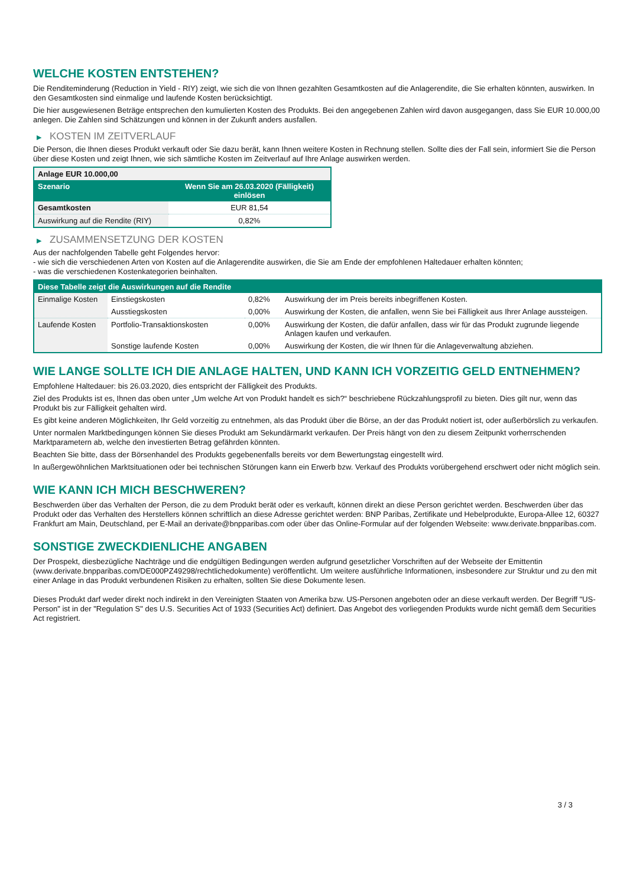WELCHE KOSTEN ENTSTEHEN?
Die Renditeminderung (Reduction in Yield - RIY) zeigt, wie sich die von Ihnen gezahlten Gesamtkosten auf die Anlagerendite, die Sie erhalten könnten, auswirken. In den Gesamtkosten sind einmalige und laufende Kosten berücksichtigt.
Die hier ausgewiesenen Beträge entsprechen den kumulierten Kosten des Produkts. Bei den angegebenen Zahlen wird davon ausgegangen, dass Sie EUR 10.000,00 anlegen. Die Zahlen sind Schätzungen und können in der Zukunft anders ausfallen.
▶ KOSTEN IM ZEITVERLAUF
Die Person, die Ihnen dieses Produkt verkauft oder Sie dazu berät, kann Ihnen weitere Kosten in Rechnung stellen. Sollte dies der Fall sein, informiert Sie die Person über diese Kosten und zeigt Ihnen, wie sich sämtliche Kosten im Zeitverlauf auf Ihre Anlage auswirken werden.
| Anlage EUR 10.000,00 | |
| --- | --- |
| Szenario | Wenn Sie am 26.03.2020 (Fälligkeit) einlösen |
| Gesamtkosten | EUR 81,54 |
| Auswirkung auf die Rendite (RIY) | 0,82% |
▶ ZUSAMMENSETZUNG DER KOSTEN
Aus der nachfolgenden Tabelle geht Folgendes hervor:
- wie sich die verschiedenen Arten von Kosten auf die Anlagerendite auswirken, die Sie am Ende der empfohlenen Haltedauer erhalten könnten;
- was die verschiedenen Kostenkategorien beinhalten.
| Diese Tabelle zeigt die Auswirkungen auf die Rendite | | | |
| --- | --- | --- | --- |
| Einmalige Kosten | Einstiegskosten | 0,82% | Auswirkung der im Preis bereits inbegriffenen Kosten. |
| | Ausstiegskosten | 0,00% | Auswirkung der Kosten, die anfallen, wenn Sie bei Fälligkeit aus Ihrer Anlage aussteigen. |
| Laufende Kosten | Portfolio-Transaktionskosten | 0,00% | Auswirkung der Kosten, die dafür anfallen, dass wir für das Produkt zugrunde liegende Anlagen kaufen und verkaufen. |
| | Sonstige laufende Kosten | 0,00% | Auswirkung der Kosten, die wir Ihnen für die Anlageverwaltung abziehen. |
WIE LANGE SOLLTE ICH DIE ANLAGE HALTEN, UND KANN ICH VORZEITIG GELD ENTNEHMEN?
Empfohlene Haltedauer: bis 26.03.2020, dies entspricht der Fälligkeit des Produkts.
Ziel des Produkts ist es, Ihnen das oben unter „Um welche Art von Produkt handelt es sich?“ beschriebene Rückzahlungsprofil zu bieten. Dies gilt nur, wenn das Produkt bis zur Fälligkeit gehalten wird.
Es gibt keine anderen Möglichkeiten, Ihr Geld vorzeitig zu entnehmen, als das Produkt über die Börse, an der das Produkt notiert ist, oder außerbörslich zu verkaufen.
Unter normalen Marktbedingungen können Sie dieses Produkt am Sekundärmarkt verkaufen. Der Preis hängt von den zu diesem Zeitpunkt vorherrschenden Marktparametern ab, welche den investierten Betrag gefährden könnten.
Beachten Sie bitte, dass der Börsenhandel des Produkts gegebenenfalls bereits vor dem Bewertungstag eingestellt wird.
In außergewöhnlichen Marktsituationen oder bei technischen Störungen kann ein Erwerb bzw. Verkauf des Produkts vorübergehend erschwert oder nicht möglich sein.
WIE KANN ICH MICH BESCHWEREN?
Beschwerden über das Verhalten der Person, die zu dem Produkt berät oder es verkauft, können direkt an diese Person gerichtet werden. Beschwerden über das Produkt oder das Verhalten des Herstellers können schriftlich an diese Adresse gerichtet werden: BNP Paribas, Zertifikate und Hebelprodukte, Europa-Allee 12, 60327 Frankfurt am Main, Deutschland, per E-Mail an derivate@bnpparibas.com oder über das Online-Formular auf der folgenden Webseite: www.derivate.bnpparibas.com.
SONSTIGE ZWECKDIENLICHE ANGABEN
Der Prospekt, diesbezügliche Nachträge und die endgültigen Bedingungen werden aufgrund gesetzlicher Vorschriften auf der Webseite der Emittentin (www.derivate.bnpparibas.com/DE000PZ49298/rechtlichedokumente) veröffentlicht. Um weitere ausführliche Informationen, insbesondere zur Struktur und zu den mit einer Anlage in das Produkt verbundenen Risiken zu erhalten, sollten Sie diese Dokumente lesen.
Dieses Produkt darf weder direkt noch indirekt in den Vereinigten Staaten von Amerika bzw. US-Personen angeboten oder an diese verkauft werden. Der Begriff "US-Person" ist in der "Regulation S" des U.S. Securities Act of 1933 (Securities Act) definiert. Das Angebot des vorliegenden Produkts wurde nicht gemäß dem Securities Act registriert.
3 / 3